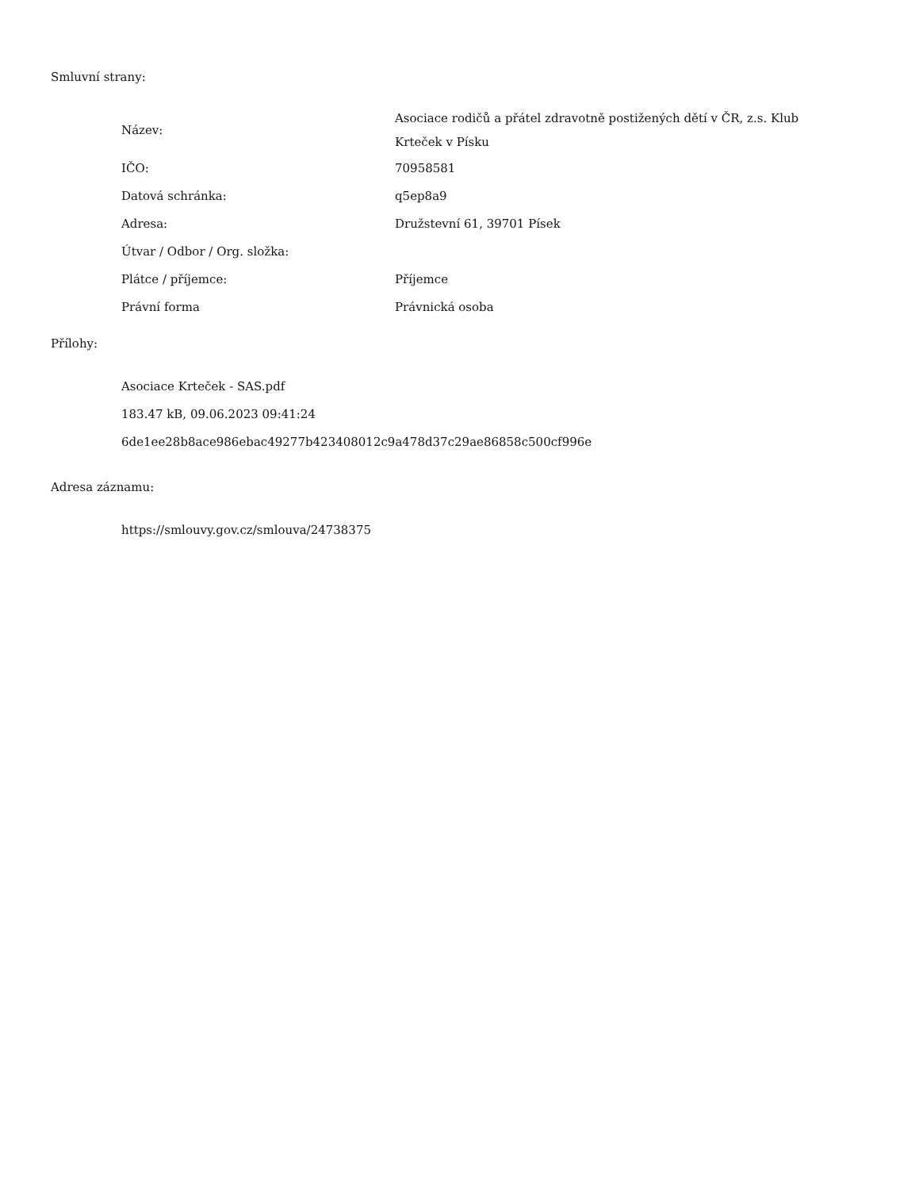Smluvní strany:
| Název: | Asociace rodičů a přátel zdravotně postižených dětí v ČR, z.s. Klub Krteček v Písku |
| IČO: | 70958581 |
| Datová schránka: | q5ep8a9 |
| Adresa: | Družstevní 61, 39701 Písek |
| Útvar / Odbor / Org. složka: | |
| Plátce / příjemce: | Příjemce |
| Právní forma | Právnická osoba |
Přílohy:
Asociace Krteček - SAS.pdf
183.47 kB, 09.06.2023 09:41:24
6de1ee28b8ace986ebac49277b423408012c9a478d37c29ae86858c500cf996e
Adresa záznamu:
https://smlouvy.gov.cz/smlouva/24738375